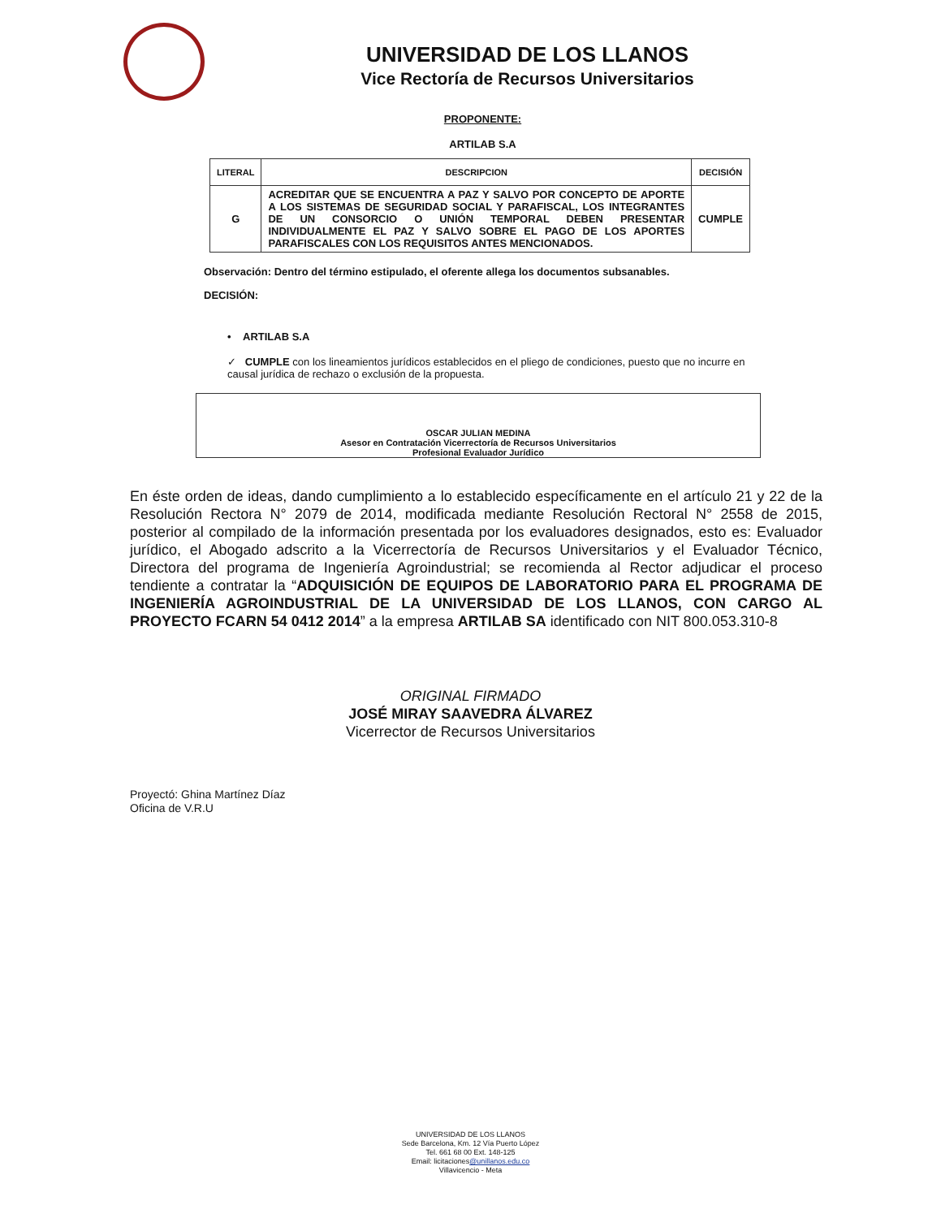UNIVERSIDAD DE LOS LLANOS
Vice Rectoría de Recursos Universitarios
PROPONENTE:
ARTILAB S.A
| LITERAL | DESCRIPCION | DECISIÓN |
| --- | --- | --- |
| G | ACREDITAR QUE SE ENCUENTRA A PAZ Y SALVO POR CONCEPTO DE APORTE A LOS SISTEMAS DE SEGURIDAD SOCIAL Y PARAFISCAL, LOS INTEGRANTES DE UN CONSORCIO O UNIÓN TEMPORAL DEBEN PRESENTAR INDIVIDUALMENTE EL PAZ Y SALVO SOBRE EL PAGO DE LOS APORTES PARAFISCALES CON LOS REQUISITOS ANTES MENCIONADOS. | CUMPLE |
Observación: Dentro del término estipulado, el oferente allega los documentos subsanables.
DECISIÓN:
• ARTILAB S.A
✓ CUMPLE con los lineamientos jurídicos establecidos en el pliego de condiciones, puesto que no incurre en causal jurídica de rechazo o exclusión de la propuesta.
OSCAR JULIAN MEDINA
Asesor en Contratación Vicerrectoría de Recursos Universitarios
Profesional Evaluador Jurídico
En éste orden de ideas, dando cumplimiento a lo establecido específicamente en el artículo 21 y 22 de la Resolución Rectora N° 2079 de 2014, modificada mediante Resolución Rectoral N° 2558 de 2015, posterior al compilado de la información presentada por los evaluadores designados, esto es: Evaluador jurídico, el Abogado adscrito a la Vicerrectoría de Recursos Universitarios y el Evaluador Técnico, Directora del programa de Ingeniería Agroindustrial; se recomienda al Rector adjudicar el proceso tendiente a contratar la “ADQUISICIÓN DE EQUIPOS DE LABORATORIO PARA EL PROGRAMA DE INGENIERÍA AGROINDUSTRIAL DE LA UNIVERSIDAD DE LOS LLANOS, CON CARGO AL PROYECTO FCARN 54 0412 2014” a la empresa ARTILAB SA identificado con NIT 800.053.310-8
ORIGINAL FIRMADO
JOSÉ MIRAY SAAVEDRA ÁLVAREZ
Vicerrector de Recursos Universitarios
Proyectó: Ghina Martínez Díaz
Oficina de V.R.U
UNIVERSIDAD DE LOS LLANOS
Sede Barcelona, Km. 12 Vía Puerto López
Tel. 661 68 00 Ext. 148-125
Email: licitaciones@unillanos.edu.co
Villavicencio - Meta